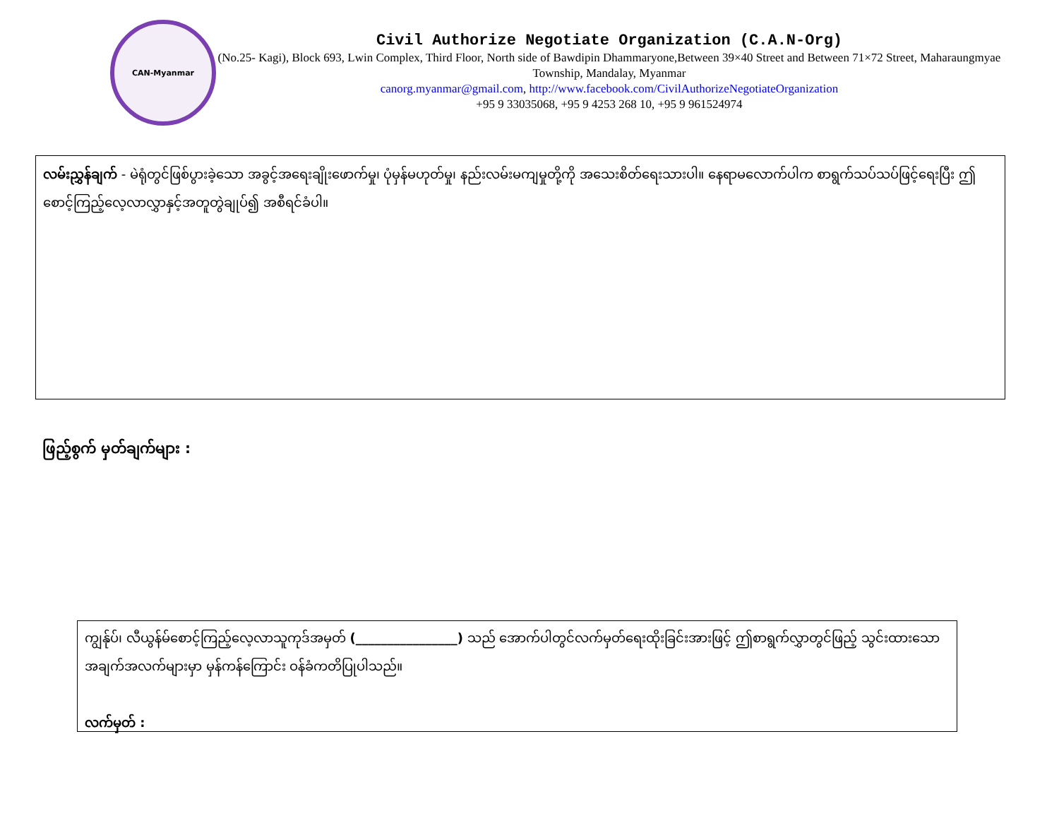CAN-Myanmar
Civil Authorize Negotiate Organization (C.A.N-Org)
(No.25- Kagi), Block 693, Lwin Complex, Third Floor, North side of Bawdipin Dhammaryone,Between 39×40 Street and Between 71×72 Street, Maharaungmyae Township, Mandalay, Myanmar
canorg.myanmar@gmail.com, http://www.facebook.com/CivilAuthorizeNegotiateOrganization
+95 9 33035068, +95 9 4253 268 10, +95 9 961524974
လမ်းညွှန်ချက် - မဲရုံတွင်ဖြစ်ပွားခဲ့သော အခွင့်အရေးချိုးဖောက်မှု၊ ပုံမှန်မဟုတ်မှု၊ နည်းလမ်းမကျမှုတို့ကို အသေးစိတ်ရေးသားပါ။ နေရာမလောက်ပါက စာရွက်သပ်သပ်ဖြင့်ရေးပြီး ဤစောင့်ကြည့်လေ့လာလွှာနှင့်အတူတွဲချုပ်၍ အစီရင်ခံပါ။
ဖြည့်စွက် မှတ်ချက်များ :
ကျွန်ုပ်၊ လီယွန်မ်စောင့်ကြည့်လေ့လာသူကုဒ်အမှတ် (________________) သည် အောက်ပါတွင်လက်မှတ်ရေးထိုးခြင်းအားဖြင့် ဤစာရွက်လွှာတွင်ဖြည့် သွင်းထားသောအချက်အလက်များမှာ မှန်ကန်ကြောင်း ဝန်ခံကတိပြုပါသည်။
လက်မှတ် :